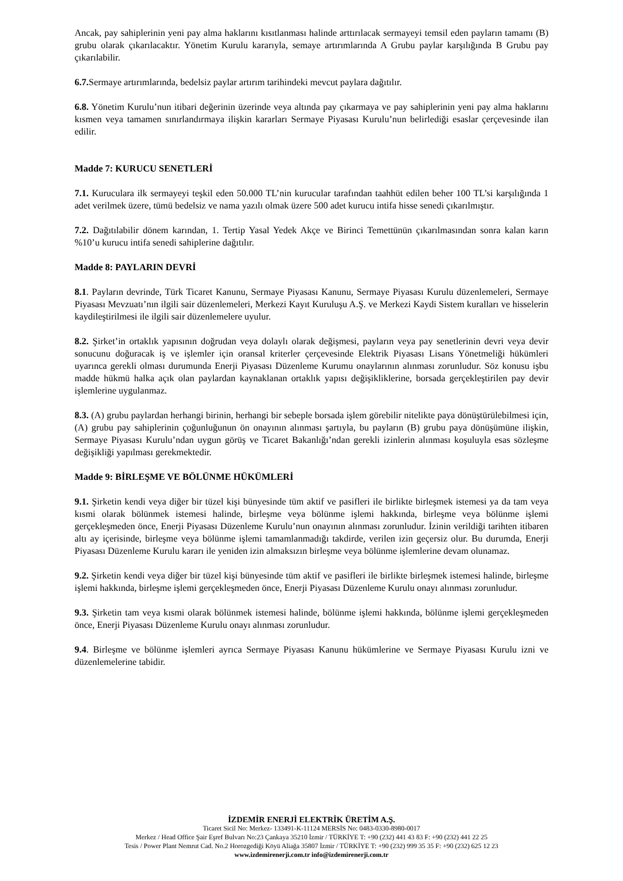Ancak, pay sahiplerinin yeni pay alma haklarını kısıtlanması halinde arttırılacak sermayeyi temsil eden payların tamamı (B) grubu olarak çıkarılacaktır. Yönetim Kurulu kararıyla, semaye artırımlarında A Grubu paylar karşılığında B Grubu pay çıkarılabilir.
6.7. Sermaye artırımlarında, bedelsiz paylar artırım tarihindeki mevcut paylara dağıtılır.
6.8. Yönetim Kurulu’nun itibari değerinin üzerinde veya altında pay çıkarmaya ve pay sahiplerinin yeni pay alma haklarını kısmen veya tamamen sınırlandırmaya ilişkin kararları Sermaye Piyasası Kurulu’nun belirlediği esaslar çerçevesinde ilan edilir.
Madde 7: KURUCU SENETLERİ
7.1. Kuruculara ilk sermayeyi teşkil eden 50.000 TL’nin kurucular tarafından taahhüt edilen beher 100 TL’si karşılığında 1 adet verilmek üzere, tümü bedelsiz ve nama yazılı olmak üzere 500 adet kurucu intifa hisse senedi çıkarılmıştır.
7.2. Dağıtılabilir dönem karından, 1. Tertip Yasal Yedek Akçe ve Birinci Temettünün çıkarılmasından sonra kalan karın %10’u kurucu intifa senedi sahiplerine dağıtılır.
Madde 8: PAYLARIN DEVRİ
8.1. Payların devrinde, Türk Ticaret Kanunu, Sermaye Piyasası Kanunu, Sermaye Piyasası Kurulu düzenlemeleri, Sermaye Piyasası Mevzuatı’nın ilgili sair düzenlemeleri, Merkezi Kayıt Kuruluşu A.Ş. ve Merkezi Kaydi Sistem kuralları ve hisselerin kaydileştirilmesi ile ilgili sair düzenlemelere uyulur.
8.2. Şirket’in ortaklık yapısının doğrudan veya dolaylı olarak değişmesi, payların veya pay senetlerinin devri veya devir sonucunu doğuracak iş ve işlemler için oransal kriterler çerçevesinde Elektrik Piyasası Lisans Yönetmeliği hükümleri uyarınca gerekli olması durumunda Enerji Piyasası Düzenleme Kurumu onaylarının alınması zorunludur. Söz konusu işbu madde hükmü halka açık olan paylardan kaynaklanan ortaklık yapısı değişikliklerine, borsada gerçekleştirilen pay devir işlemlerine uygulanmaz.
8.3. (A) grubu paylardan herhangi birinin, herhangi bir sebeple borsada işlem görebilir nitelikte paya dönüştürülebilmesi için, (A) grubu pay sahiplerinin çoğunluğunun ön onayının alınması şartıyla, bu payların (B) grubu paya dönüşümüne ilişkin, Sermaye Piyasası Kurulu’ndan uygun görüş ve Ticaret Bakanlığı’ndan gerekli izinlerin alınması koşuluyla esas sözleşme değişikliği yapılması gerekmektedir.
Madde 9: BİRLEŞME VE BÖLÜNME HÜKÜMLERİ
9.1. Şirketin kendi veya diğer bir tüzel kişi bünyesinde tüm aktif ve pasifleri ile birlikte birleşmek istemesi ya da tam veya kısmi olarak bölünmek istemesi halinde, birleşme veya bölünme işlemi hakkında, birleşme veya bölünme işlemi gerçekleşmeden önce, Enerji Piyasası Düzenleme Kurulu’nun onayının alınması zorunludur. İzinin verildiği tarihten itibaren altı ay içerisinde, birleşme veya bölünme işlemi tamamlanmadığı takdirde, verilen izin geçersiz olur. Bu durumda, Enerji Piyasası Düzenleme Kurulu kararı ile yeniden izin almaksızın birleşme veya bölünme işlemlerine devam olunamaz.
9.2. Şirketin kendi veya diğer bir tüzel kişi bünyesinde tüm aktif ve pasifleri ile birlikte birleşmek istemesi halinde, birleşme işlemi hakkında, birleşme işlemi gerçekleşmeden önce, Enerji Piyasası Düzenleme Kurulu onayı alınması zorunludur.
9.3. Şirketin tam veya kısmi olarak bölünmek istemesi halinde, bölünme işlemi hakkında, bölünme işlemi gerçekleşmeden önce, Enerji Piyasası Düzenleme Kurulu onayı alınması zorunludur.
9.4. Birleşme ve bölünme işlemleri ayrıca Sermaye Piyasası Kanunu hükümlerine ve Sermaye Piyasası Kurulu izni ve düzenlemelerine tabidir.
İZDEMİR ENERJİ ELEKTRİK ÜRETİM A.Ş.
Ticaret Sicil No: Merkez- 133491-K-11124 MERSİS No: 0483-0330-8980-0017
Merkez / Head Office Şair Eşref Bulvarı No:23 Çankaya 35210 İzmir / TÜRKİYE T: +90 (232) 441 43 83 F: +90 (232) 441 22 25
Tesis / Power Plant Nemrut Cad. No.2 Horozgediği Köyü Aliağa 35807 İzmir / TÜRKİYE T: +90 (232) 999 35 35 F: +90 (232) 625 12 23
www.izdemirenerji.com.tr info@izdemirenerji.com.tr